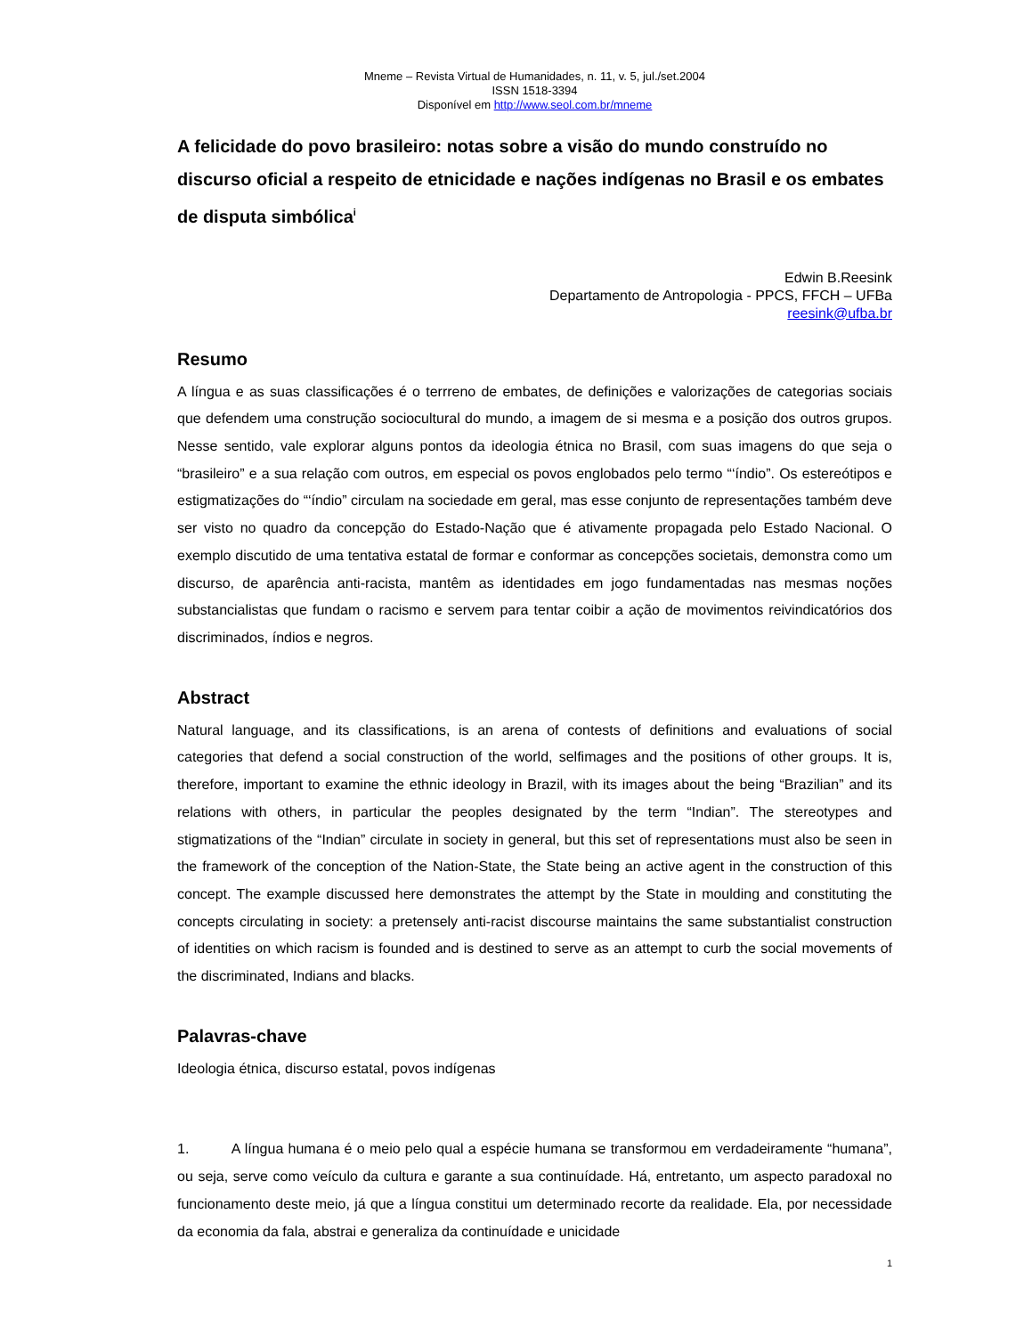Mneme – Revista Virtual de Humanidades, n. 11, v. 5, jul./set.2004
ISSN 1518-3394
Disponível em http://www.seol.com.br/mneme
A felicidade do povo brasileiro: notas sobre a visão do mundo construído no discurso oficial a respeito de etnicidade e nações indígenas no Brasil e os embates de disputa simbólica<sup>i</sup>
Edwin B.Reesink
Departamento de Antropologia - PPCS, FFCH – UFBa
reesink@ufba.br
Resumo
A língua e as suas classificações é o terrreno de embates, de definições e valorizações de categorias sociais que defendem uma construção sociocultural do mundo, a imagem de si mesma e a posição dos outros grupos. Nesse sentido, vale explorar alguns pontos da ideologia étnica no Brasil, com suas imagens do que seja o “brasileiro” e a sua relação com outros, em especial os povos englobados pelo termo “‘índio”. Os estereótipos e estigmatizações do “‘índio” circulam na sociedade em geral, mas esse conjunto de representações também deve ser visto no quadro da concepção do Estado-Nação que é ativamente propagada pelo Estado Nacional. O exemplo discutido de uma tentativa estatal de formar e conformar as concepções societais, demonstra como um discurso, de aparência anti-racista, mantêm as identidades em jogo fundamentadas nas mesmas noções substancialistas que fundam o racismo e servem para tentar coibir a ação de movimentos reivindicatórios dos discriminados, índios e negros.
Abstract
Natural language, and its classifications, is an arena of contests of definitions and evaluations of social categories that defend a social construction of the world, selfimages and the positions of other groups. It is, therefore, important to examine the ethnic ideology in Brazil, with its images about the being “Brazilian” and its relations with others, in particular the peoples designated by the term “Indian”. The stereotypes and stigmatizations of the “Indian” circulate in society in general, but this set of representations must also be seen in the framework of the conception of the Nation-State, the State being an active agent in the construction of this concept. The example discussed here demonstrates the attempt by the State in moulding and constituting the concepts circulating in society: a pretensely anti-racist discourse maintains the same substantialist construction of identities on which racism is founded and is destined to serve as an attempt to curb the social movements of the discriminated, Indians and blacks.
Palavras-chave
Ideologia étnica, discurso estatal, povos indígenas
1. A língua humana é o meio pelo qual a espécie humana se transformou em verdadeiramente “humana”, ou seja, serve como veículo da cultura e garante a sua continuídade. Há, entretanto, um aspecto paradoxal no funcionamento deste meio, já que a língua constitui um determinado recorte da realidade. Ela, por necessidade da economia da fala, abstrai e generaliza da continuídade e unicidade
1